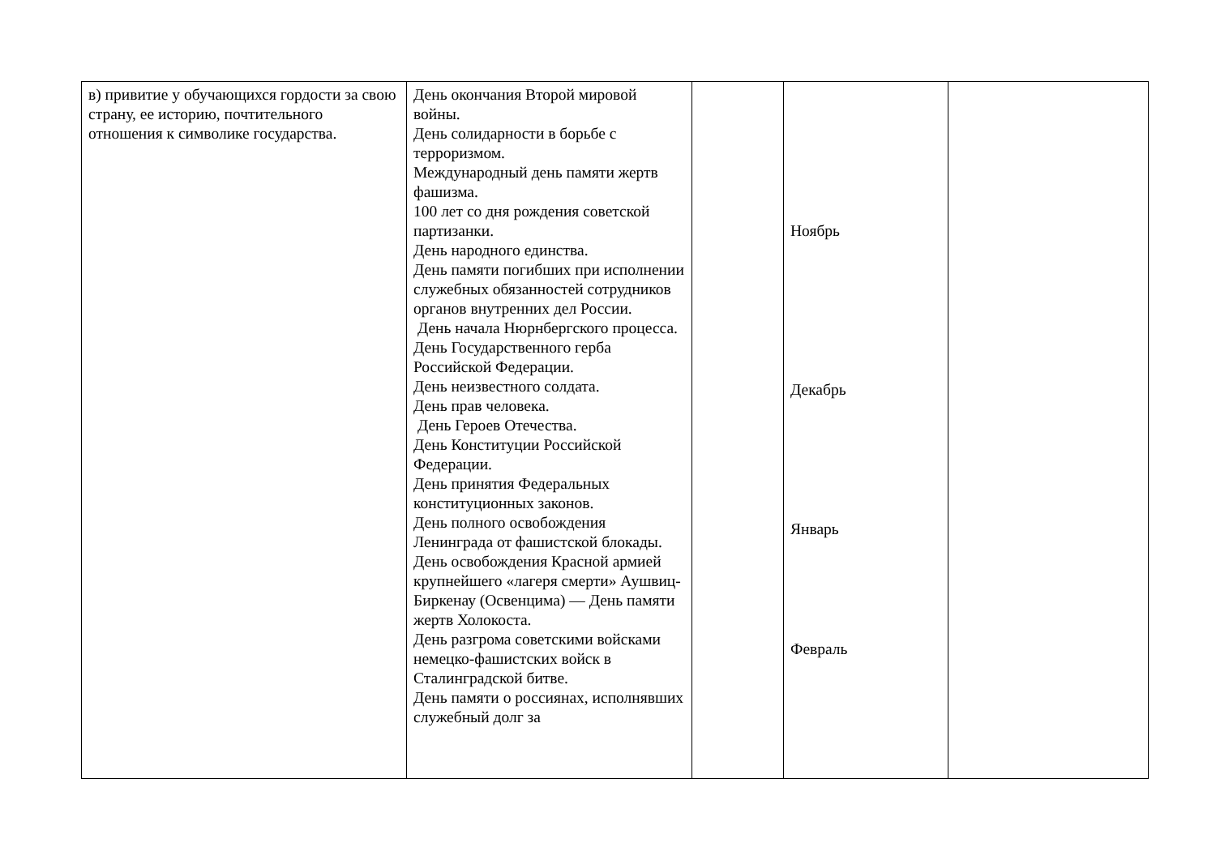| в) привитие у обучающихся гордости за свою страну, ее историю, почтительного отношения к символике государства. | День окончания Второй мировой войны. День солидарности в борьбе с терроризмом. Международный день памяти жертв фашизма. 100 лет со дня рождения советской партизанки. День народного единства. День памяти погибших при исполнении служебных обязанностей сотрудников органов внутренних дел России. День начала Нюрнбергского процесса. День Государственного герба Российской Федерации. День неизвестного солдата. День прав человека. День Героев Отечества. День Конституции Российской Федерации. День принятия Федеральных конституционных законов. День полного освобождения Ленинграда от фашистской блокады. День освобождения Красной армией крупнейшего «лагеря смерти» Аушвиц-Биркенау (Освенцима) — День памяти жертв Холокоста. День разгрома советскими войсками немецко-фашистских войск в Сталинградской битве. День памяти о россиянах, исполнявших служебный долг за | | Ноябрь Декабрь Январь Февраль | |